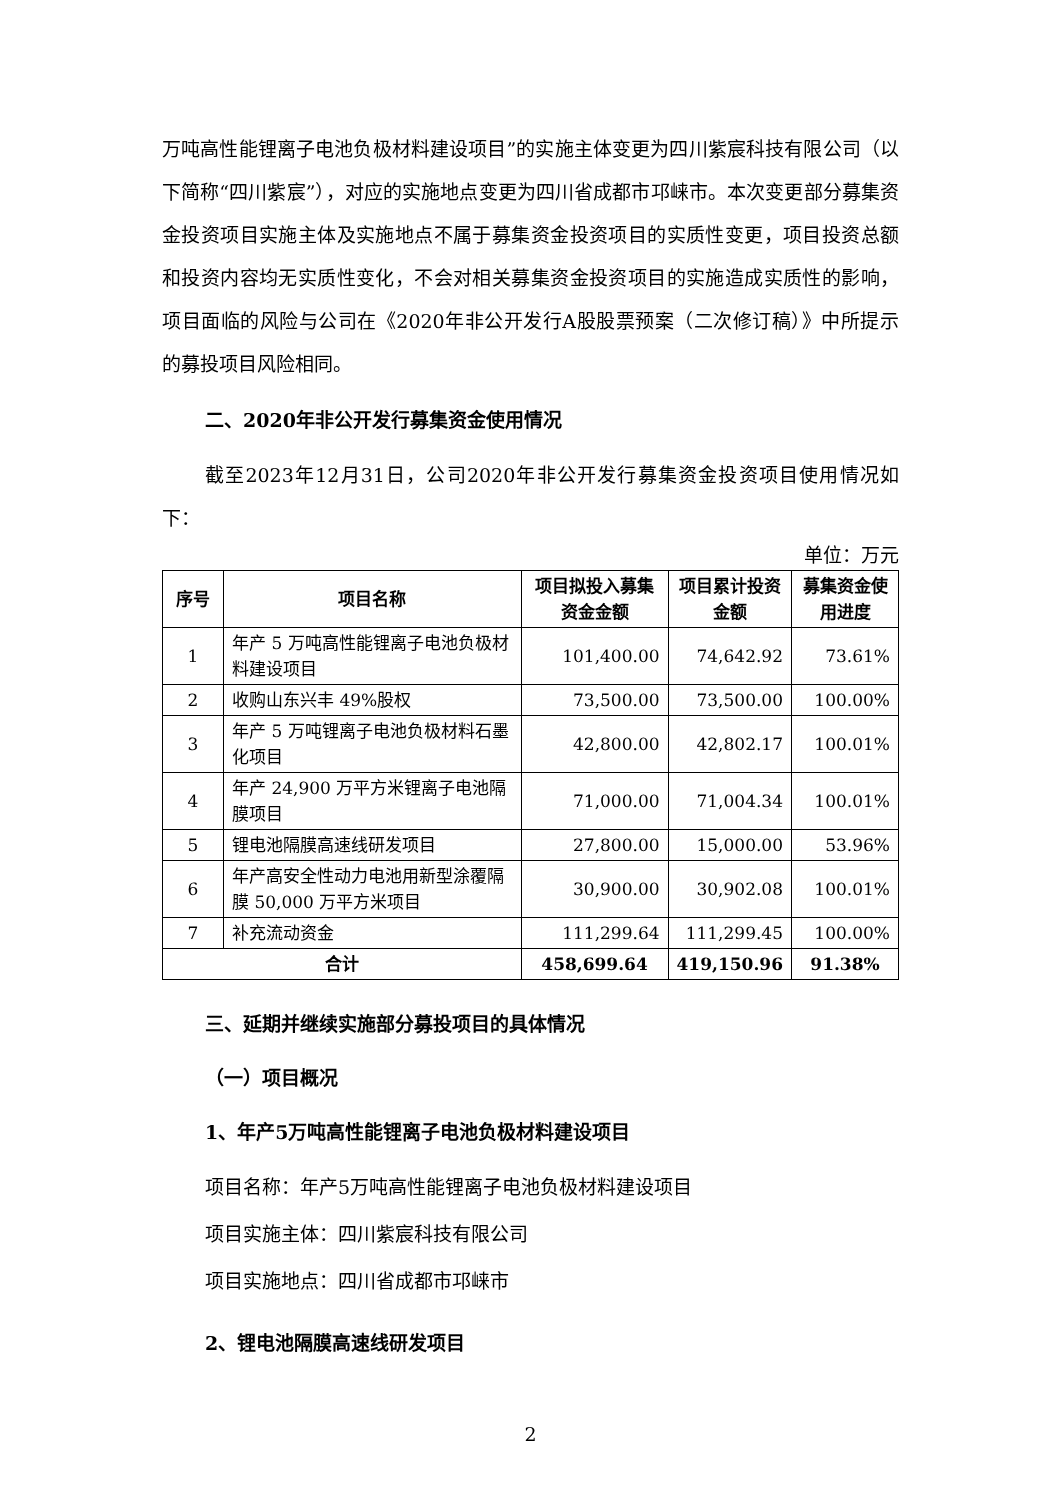万吨高性能锂离子电池负极材料建设项目”的实施主体变更为四川紫宸科技有限公司（以下简称“四川紫宸”），对应的实施地点变更为四川省成都市邛崃市。本次变更部分募集资金投资项目实施主体及实施地点不属于募集资金投资项目的实质性变更，项目投资总额和投资内容均无实质性变化，不会对相关募集资金投资项目的实施造成实质性的影响，项目面临的风险与公司在《2020年非公开发行A股股票预案（二次修订稿）》中所提示的募投项目风险相同。
二、2020年非公开发行募集资金使用情况
截至2023年12月31日，公司2020年非公开发行募集资金投资项目使用情况如下：
单位：万元
| 序号 | 项目名称 | 项目拟投入募集资金金额 | 项目累计投资金额 | 募集资金使用进度 |
| --- | --- | --- | --- | --- |
| 1 | 年产 5 万吨高性能锂离子电池负极材料建设项目 | 101,400.00 | 74,642.92 | 73.61% |
| 2 | 收购山东兴丰 49%股权 | 73,500.00 | 73,500.00 | 100.00% |
| 3 | 年产 5 万吨锂离子电池负极材料石墨化项目 | 42,800.00 | 42,802.17 | 100.01% |
| 4 | 年产 24,900 万平方米锂离子电池隔膜项目 | 71,000.00 | 71,004.34 | 100.01% |
| 5 | 锂电池隔膜高速线研发项目 | 27,800.00 | 15,000.00 | 53.96% |
| 6 | 年产高安全性动力电池用新型涂覆隔膜 50,000 万平方米项目 | 30,900.00 | 30,902.08 | 100.01% |
| 7 | 补充流动资金 | 111,299.64 | 111,299.45 | 100.00% |
| 合计 | | 458,699.64 | 419,150.96 | 91.38% |
三、延期并继续实施部分募投项目的具体情况
（一）项目概况
1、年产5万吨高性能锂离子电池负极材料建设项目
项目名称：年产5万吨高性能锂离子电池负极材料建设项目
项目实施主体：四川紫宸科技有限公司
项目实施地点：四川省成都市邛崃市
2、锂电池隔膜高速线研发项目
2